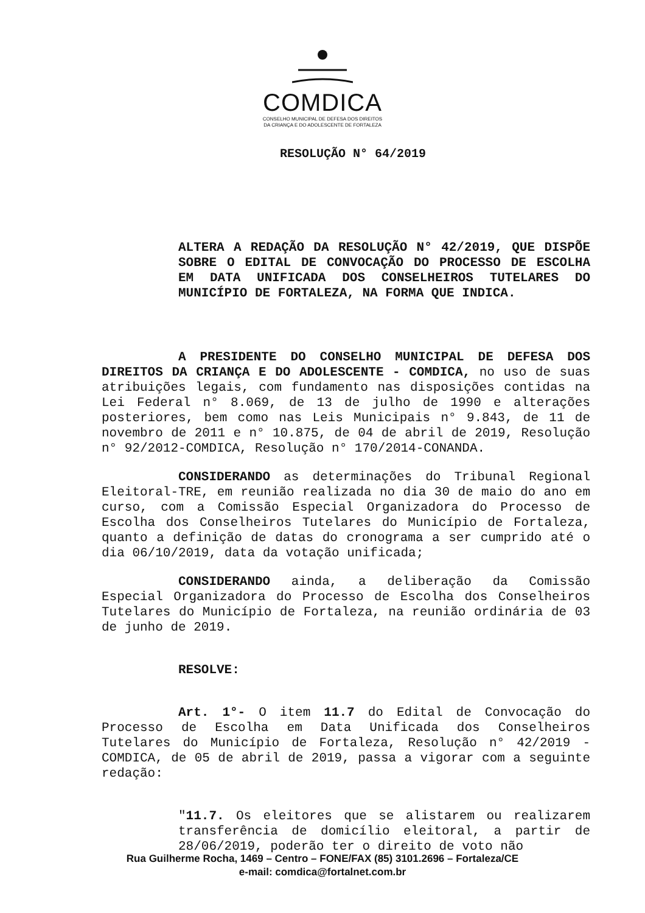COMDICA
CONSELHO MUNICIPAL DE DEFESA DOS DIREITOS
DA CRIANÇA E DO ADOLESCENTE DE FORTALEZA
RESOLUÇÃO N° 64/2019
ALTERA A REDAÇÃO DA RESOLUÇÃO N° 42/2019, QUE DISPÕE SOBRE O EDITAL DE CONVOCAÇÃO DO PROCESSO DE ESCOLHA EM DATA UNIFICADA DOS CONSELHEIROS TUTELARES DO MUNICÍPIO DE FORTALEZA, NA FORMA QUE INDICA.
A PRESIDENTE DO CONSELHO MUNICIPAL DE DEFESA DOS DIREITOS DA CRIANÇA E DO ADOLESCENTE - COMDICA, no uso de suas atribuições legais, com fundamento nas disposições contidas na Lei Federal n° 8.069, de 13 de julho de 1990 e alterações posteriores, bem como nas Leis Municipais n° 9.843, de 11 de novembro de 2011 e n° 10.875, de 04 de abril de 2019, Resolução n° 92/2012-COMDICA, Resolução n° 170/2014-CONANDA.
CONSIDERANDO as determinações do Tribunal Regional Eleitoral-TRE, em reunião realizada no dia 30 de maio do ano em curso, com a Comissão Especial Organizadora do Processo de Escolha dos Conselheiros Tutelares do Município de Fortaleza, quanto a definição de datas do cronograma a ser cumprido até o dia 06/10/2019, data da votação unificada;
CONSIDERANDO ainda, a deliberação da Comissão Especial Organizadora do Processo de Escolha dos Conselheiros Tutelares do Município de Fortaleza, na reunião ordinária de 03 de junho de 2019.
RESOLVE:
Art. 1°- O item 11.7 do Edital de Convocação do Processo de Escolha em Data Unificada dos Conselheiros Tutelares do Município de Fortaleza, Resolução n° 42/2019 - COMDICA, de 05 de abril de 2019, passa a vigorar com a seguinte redação:
"11.7. Os eleitores que se alistarem ou realizarem transferência de domicílio eleitoral, a partir de 28/06/2019, poderão ter o direito de voto não
Rua Guilherme Rocha, 1469 – Centro – FONE/FAX (85) 3101.2696 – Fortaleza/CE
e-mail: comdica@fortalnet.com.br